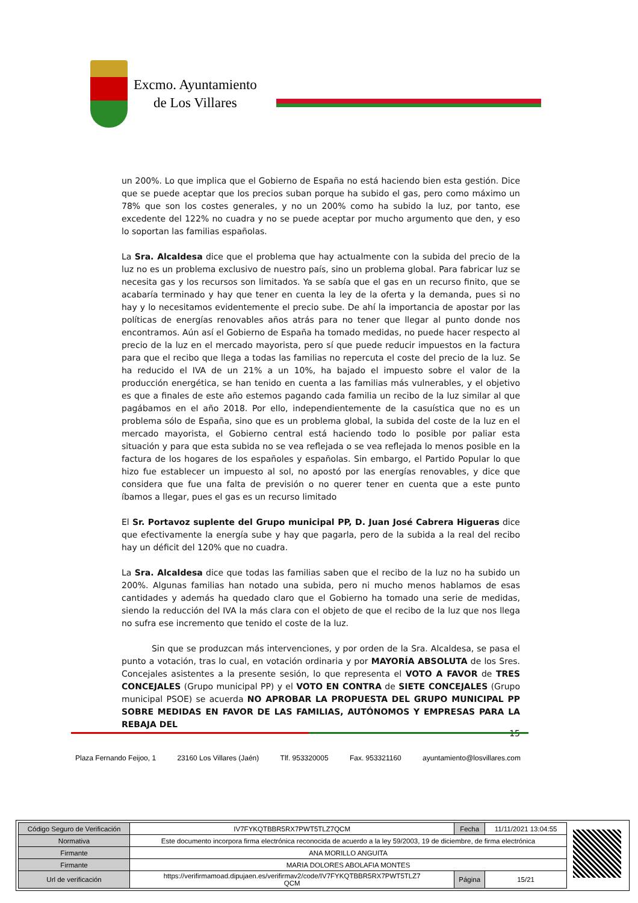Excmo. Ayuntamiento
de Los Villares
un 200%. Lo que implica que el Gobierno de España no está haciendo bien esta gestión. Dice que se puede aceptar que los precios suban porque ha subido el gas, pero como máximo un 78% que son los costes generales, y no un 200% como ha subido la luz, por tanto, ese excedente del 122% no cuadra y no se puede aceptar por mucho argumento que den, y eso lo soportan las familias españolas.
La Sra. Alcaldesa dice que el problema que hay actualmente con la subida del precio de la luz no es un problema exclusivo de nuestro país, sino un problema global. Para fabricar luz se necesita gas y los recursos son limitados. Ya se sabía que el gas en un recurso finito, que se acabaría terminado y hay que tener en cuenta la ley de la oferta y la demanda, pues si no hay y lo necesitamos evidentemente el precio sube. De ahí la importancia de apostar por las políticas de energías renovables años atrás para no tener que llegar al punto donde nos encontramos. Aún así el Gobierno de España ha tomado medidas, no puede hacer respecto al precio de la luz en el mercado mayorista, pero sí que puede reducir impuestos en la factura para que el recibo que llega a todas las familias no repercuta el coste del precio de la luz. Se ha reducido el IVA de un 21% a un 10%, ha bajado el impuesto sobre el valor de la producción energética, se han tenido en cuenta a las familias más vulnerables, y el objetivo es que a finales de este año estemos pagando cada familia un recibo de la luz similar al que pagábamos en el año 2018. Por ello, independientemente de la casuística que no es un problema sólo de España, sino que es un problema global, la subida del coste de la luz en el mercado mayorista, el Gobierno central está haciendo todo lo posible por paliar esta situación y para que esta subida no se vea reflejada o se vea reflejada lo menos posible en la factura de los hogares de los españoles y españolas. Sin embargo, el Partido Popular lo que hizo fue establecer un impuesto al sol, no apostó por las energías renovables, y dice que considera que fue una falta de previsión o no querer tener en cuenta que a este punto íbamos a llegar, pues el gas es un recurso limitado
El Sr. Portavoz suplente del Grupo municipal PP, D. Juan José Cabrera Higueras dice que efectivamente la energía sube y hay que pagarla, pero de la subida a la real del recibo hay un déficit del 120% que no cuadra.
La Sra. Alcaldesa dice que todas las familias saben que el recibo de la luz no ha subido un 200%. Algunas familias han notado una subida, pero ni mucho menos hablamos de esas cantidades y además ha quedado claro que el Gobierno ha tomado una serie de medidas, siendo la reducción del IVA la más clara con el objeto de que el recibo de la luz que nos llega no sufra ese incremento que tenido el coste de la luz.
Sin que se produzcan más intervenciones, y por orden de la Sra. Alcaldesa, se pasa el punto a votación, tras lo cual, en votación ordinaria y por MAYORÍA ABSOLUTA de los Sres. Concejales asistentes a la presente sesión, lo que representa el VOTO A FAVOR de TRES CONCEJALES (Grupo municipal PP) y el VOTO EN CONTRA de SIETE CONCEJALES (Grupo municipal PSOE) se acuerda NO APROBAR LA PROPUESTA DEL GRUPO MUNICIPAL PP SOBRE MEDIDAS EN FAVOR DE LAS FAMILIAS, AUTÓNOMOS Y EMPRESAS PARA LA REBAJA DEL
15
Plaza Fernando Feijoo, 1 23160 Los Villares (Jaén) Tlf. 953320005 Fax. 953321160 ayuntamiento@losvillares.com
| Código Seguro de Verificación | IV7FYKQTBBR5RX7PWT5TLZ7QCM | Fecha | 11/11/2021 13:04:55 |
| Normativa | Este documento incorpora firma electrónica reconocida de acuerdo a la ley 59/2003, 19 de diciembre, de firma electrónica | | |
| Firmante | ANA MORILLO ANGUITA | | |
| Firmante | MARIA DOLORES ABOLAFIA MONTES | | |
| Url de verificación | https://verifirmamoad.dipujaen.es/verifirmav2/code/IV7FYKQTBBR5RX7PWT5TLZ7 QCM | Página | 15/21 |